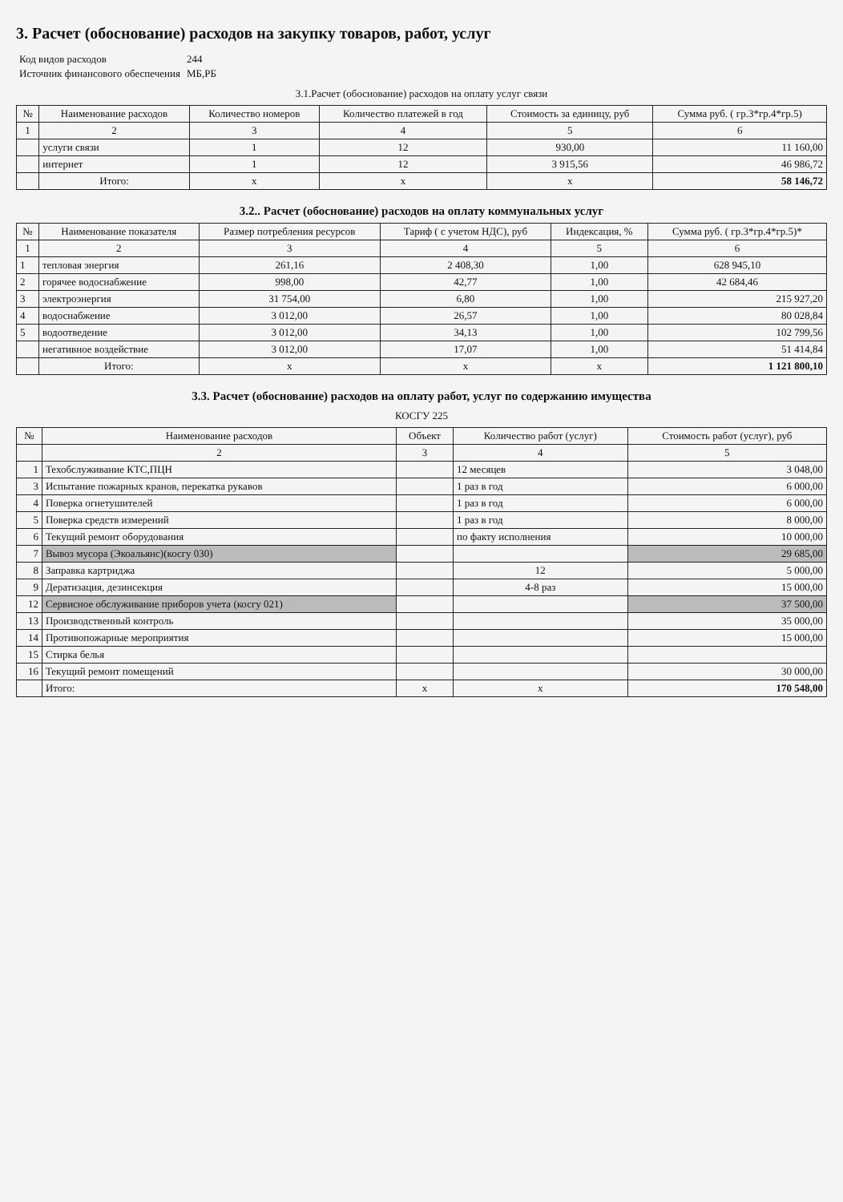3. Расчет (обоснование) расходов на закупку товаров, работ, услуг
| Код видов расходов | 244 |
| Источник финансового обеспечения | МБ,РБ |
3.1.Расчет (обоснование) расходов на оплату услуг связи
| № | Наименование расходов | Количество номеров | Количество платежей в год | Стоимость за единицу, руб | Сумма руб. ( гр.3*гр.4*гр.5) |
| --- | --- | --- | --- | --- | --- |
| 1 | 2 | 3 | 4 | 5 | 6 |
| | услуги связи | 1 | 12 | 930,00 | 11 160,00 |
| | интернет | 1 | 12 | 3 915,56 | 46 986,72 |
| | Итого: | х | х | х | 58 146,72 |
3.2.. Расчет (обоснование) расходов на оплату коммунальных услуг
| № | Наименование показателя | Размер потребления ресурсов | Тариф ( с учетом НДС), руб | Индексация, % | Сумма руб. ( гр.3*гр.4*гр.5)* |
| --- | --- | --- | --- | --- | --- |
| 1 | 2 | 3 | 4 | 5 | 6 |
| 1 | тепловая энергия | 261,16 | 2 408,30 | 1,00 | 628 945,10 |
| 2 | горячее водоснабжение | 998,00 | 42,77 | 1,00 | 42 684,46 |
| 3 | электроэнергия | 31 754,00 | 6,80 | 1,00 | 215 927,20 |
| 4 | водоснабжение | 3 012,00 | 26,57 | 1,00 | 80 028,84 |
| 5 | водоотведение | 3 012,00 | 34,13 | 1,00 | 102 799,56 |
| | негативное воздействие | 3 012,00 | 17,07 | 1,00 | 51 414,84 |
| | Итого: | х | х | х | 1 121 800,10 |
3.3. Расчет (обоснование) расходов на оплату работ, услуг по содержанию имущества
КОСГУ 225
| № | Наименование расходов | Объект | Количество работ (услуг) | Стоимость работ (услуг), руб |
| --- | --- | --- | --- | --- |
| | 2 | 3 | 4 | 5 |
| 1 | Техобслуживание КТС,ПЦН | | 12 месяцев | 3 048,00 |
| 3 | Испытание пожарных кранов, перекатка рукавов | | 1 раз в год | 6 000,00 |
| 4 | Поверка огнетушителей | | 1 раз в год | 6 000,00 |
| 5 | Поверка средств измерений | | 1 раз в год | 8 000,00 |
| 6 | Текущий ремонт оборудования | | по факту исполнения | 10 000,00 |
| 7 | Вывоз мусора (Экоальянс)(косгу 030) | | | 29 685,00 |
| 8 | Заправка картриджа | | 12 | 5 000,00 |
| 9 | Дератизация, дезинсекция | | 4-8 раз | 15 000,00 |
| 12 | Сервисное обслуживание приборов учета (косгу 021) | | | 37 500,00 |
| 13 | Производственный контроль | | | 35 000,00 |
| 14 | Противопожарные мероприятия | | | 15 000,00 |
| 15 | Стирка белья | | | |
| 16 | Текущий ремонт помещений | | | 30 000,00 |
| | Итого: | х | х | 170 548,00 |